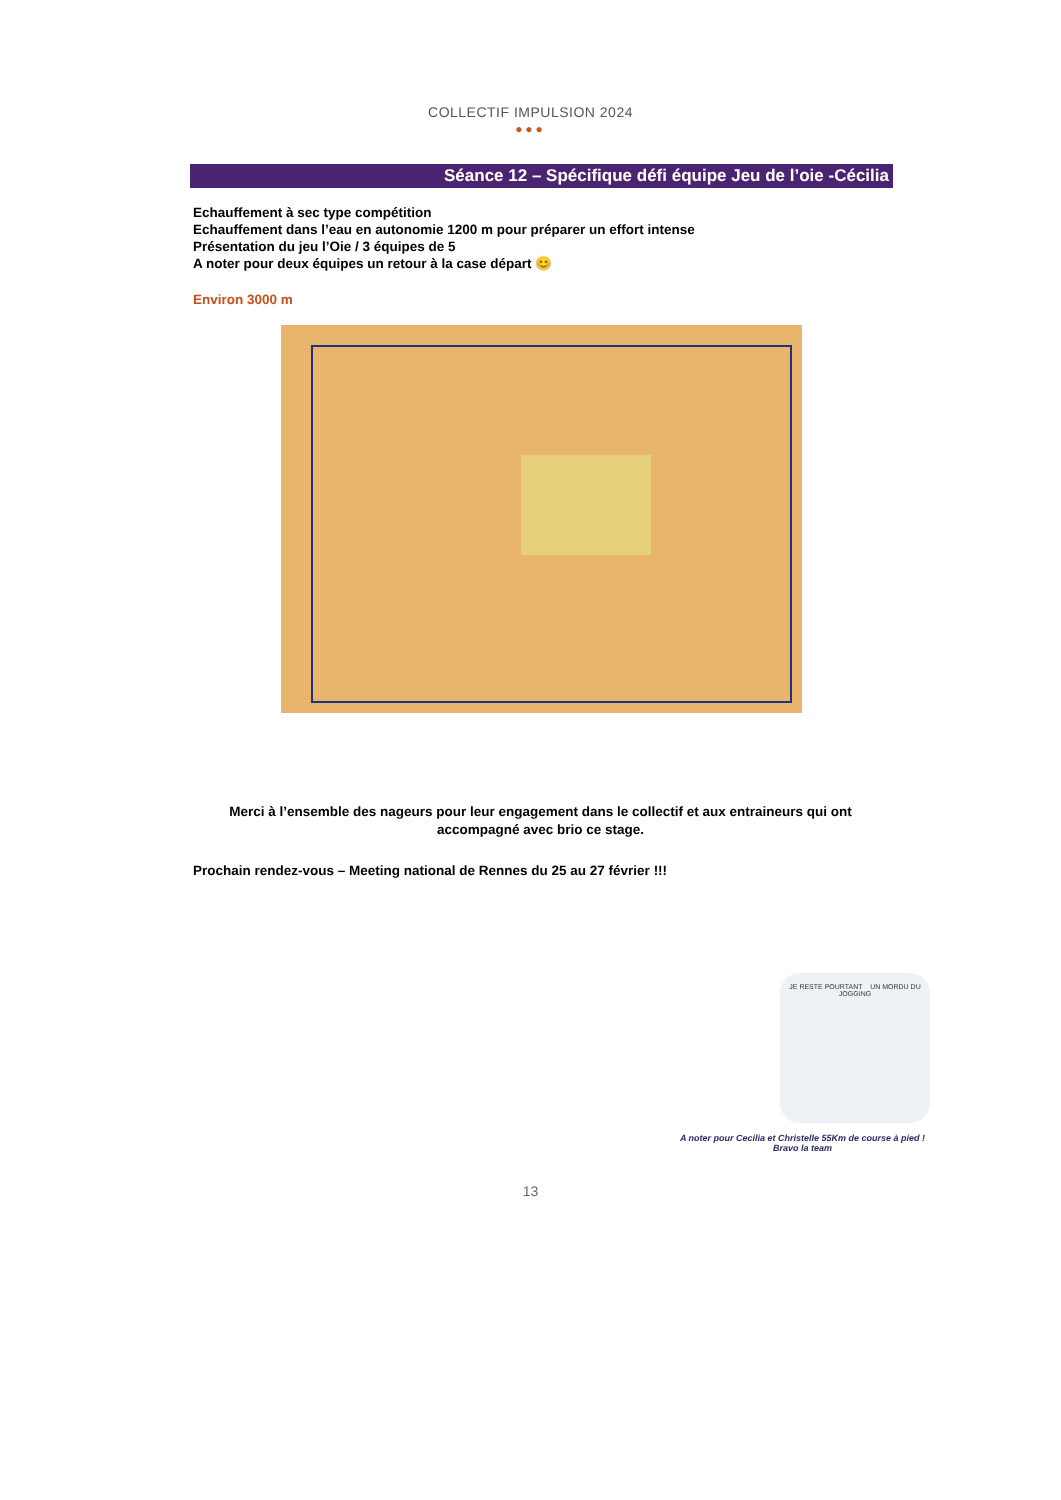COLLECTIF IMPULSION 2024
●●●
Séance 12 – Spécifique défi équipe Jeu de l’oie -Cécilia
Echauffement à sec type compétition
Echauffement dans l’eau en autonomie 1200 m pour préparer un effort intense
Présentation du jeu l’Oie / 3 équipes de 5
A noter pour deux équipes un retour à la case départ 😊
Environ 3000 m
Merci à l’ensemble des nageurs pour leur engagement dans le collectif et aux entraineurs qui ont accompagné avec brio ce stage.
Prochain rendez-vous – Meeting national de Rennes du 25 au 27 février !!!
JE RESTE POURTANT UN MORDU DU JOGGING
A noter pour Cecilia et Christelle 55Km de course à pied !
Bravo la team
13